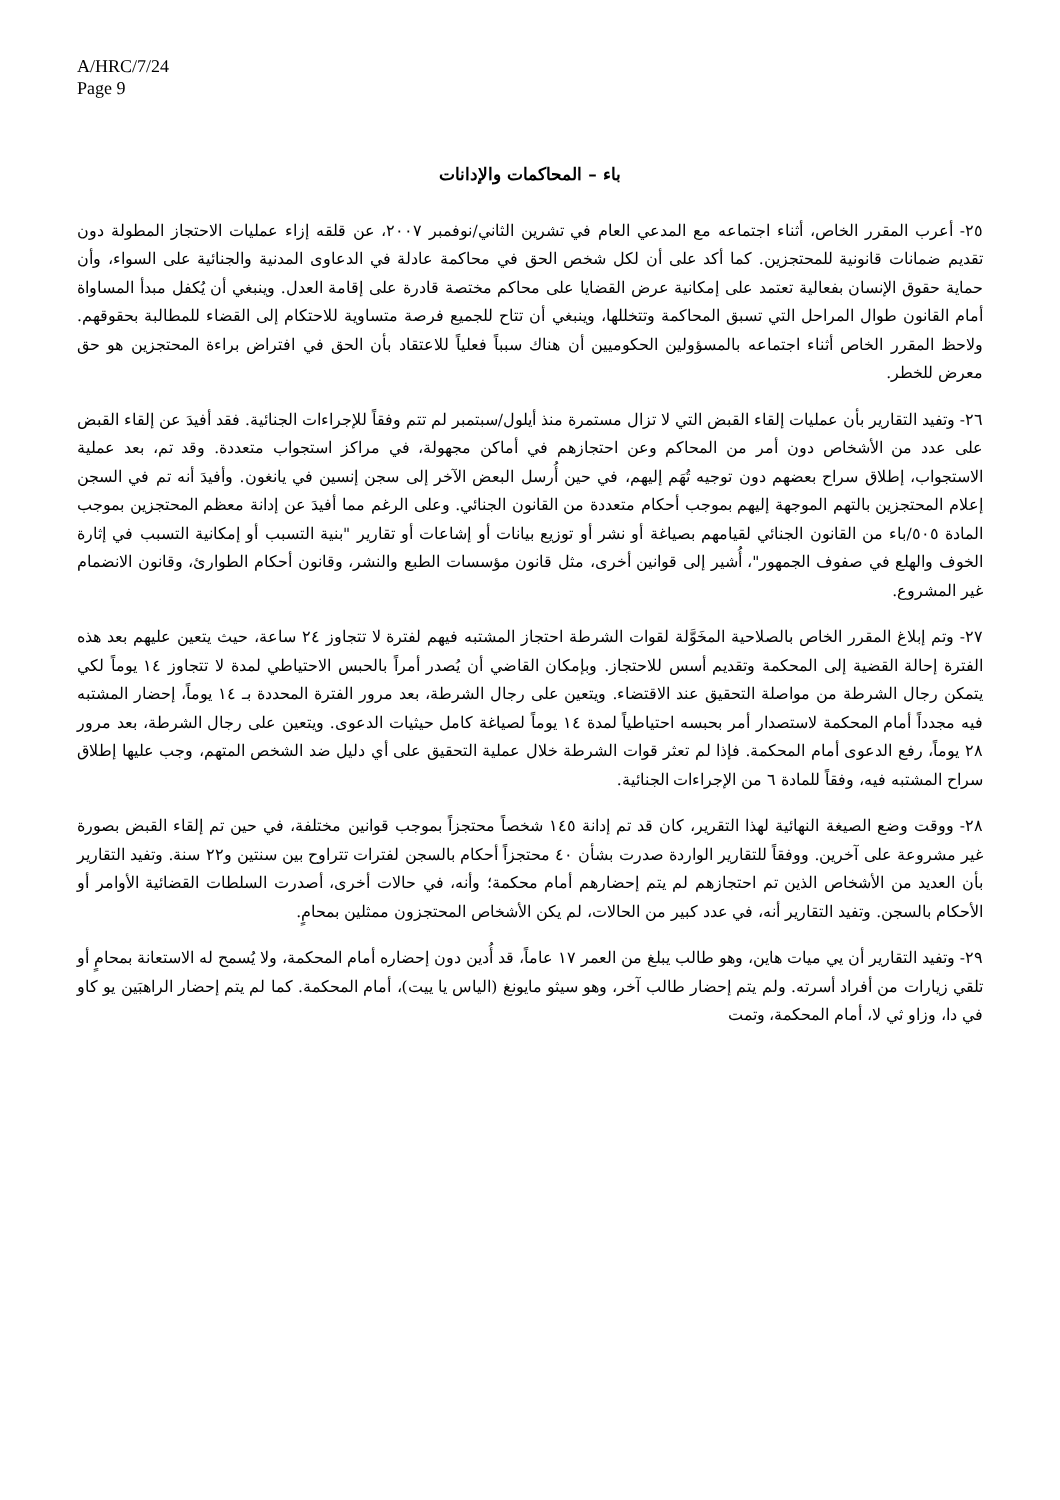A/HRC/7/24
Page 9
باء – المحاكمات والإدانات
٢٥- أعرب المقرر الخاص، أثناء اجتماعه مع المدعي العام في تشرين الثاني/نوفمبر ٢٠٠٧، عن قلقه إزاء عمليات الاحتجاز المطولة دون تقديم ضمانات قانونية للمحتجزين. كما أكد على أن لكل شخص الحق في محاكمة عادلة في الدعاوى المدنية والجنائية على السواء، وأن حماية حقوق الإنسان بفعالية تعتمد على إمكانية عرض القضايا على محاكم مختصة قادرة على إقامة العدل. وينبغي أن يُكفل مبدأ المساواة أمام القانون طوال المراحل التي تسبق المحاكمة وتتخللها، وينبغي أن تتاح للجميع فرصة متساوية للاحتكام إلى القضاء للمطالبة بحقوقهم. ولاحظ المقرر الخاص أثناء اجتماعه بالمسؤولين الحكوميين أن هناك سبباً فعلياً للاعتقاد بأن الحق في افتراض براءة المحتجزين هو حق معرض للخطر.
٢٦- وتفيد التقارير بأن عمليات إلقاء القبض التي لا تزال مستمرة منذ أيلول/سبتمبر لم تتم وفقاً للإجراءات الجنائية. فقد أفيدَ عن إلقاء القبض على عدد من الأشخاص دون أمر من المحاكم وعن احتجازهم في أماكن مجهولة، في مراكز استجواب متعددة. وقد تم، بعد عملية الاستجواب، إطلاق سراح بعضهم دون توجيه تُهَم إليهم، في حين أُرسل البعض الآخر إلى سجن إنسين في يانغون. وأفيدَ أنه تم في السجن إعلام المحتجزين بالتهم الموجهة إليهم بموجب أحكام متعددة من القانون الجنائي. وعلى الرغم مما أفيدَ عن إدانة معظم المحتجزين بموجب المادة ٥٠٥/باء من القانون الجنائي لقيامهم بصياغة أو نشر أو توزيع بيانات أو إشاعات أو تقارير "بنية التسبب أو إمكانية التسبب في إثارة الخوف والهلع في صفوف الجمهور"، أُشير إلى قوانين أخرى، مثل قانون مؤسسات الطبع والنشر، وقانون أحكام الطوارئ، وقانون الانضمام غير المشروع.
٢٧- وتم إبلاغ المقرر الخاص بالصلاحية المخَوَّلة لقوات الشرطة احتجاز المشتبه فيهم لفترة لا تتجاوز ٢٤ ساعة، حيث يتعين عليهم بعد هذه الفترة إحالة القضية إلى المحكمة وتقديم أسس للاحتجاز. وبإمكان القاضي أن يُصدر أمراً بالحبس الاحتياطي لمدة لا تتجاوز ١٤ يوماً لكي يتمكن رجال الشرطة من مواصلة التحقيق عند الاقتضاء. ويتعين على رجال الشرطة، بعد مرور الفترة المحددة بـ ١٤ يوماً، إحضار المشتبه فيه مجدداً أمام المحكمة لاستصدار أمر بحبسه احتياطياً لمدة ١٤ يوماً لصياغة كامل حيثيات الدعوى. ويتعين على رجال الشرطة، بعد مرور ٢٨ يوماً، رفع الدعوى أمام المحكمة. فإذا لم تعثر قوات الشرطة خلال عملية التحقيق على أي دليل ضد الشخص المتهم، وجب عليها إطلاق سراح المشتبه فيه، وفقاً للمادة ٦ من الإجراءات الجنائية.
٢٨- ووقت وضع الصيغة النهائية لهذا التقرير، كان قد تم إدانة ١٤٥ شخصاً محتجزاً بموجب قوانين مختلفة، في حين تم إلقاء القبض بصورة غير مشروعة على آخرين. ووفقاً للتقارير الواردة صدرت بشأن ٤٠ محتجزاً أحكام بالسجن لفترات تتراوح بين سنتين و٢٢ سنة. وتفيد التقارير بأن العديد من الأشخاص الذين تم احتجازهم لم يتم إحضارهم أمام محكمة؛ وأنه، في حالات أخرى، أصدرت السلطات القضائية الأوامر أو الأحكام بالسجن. وتفيد التقارير أنه، في عدد كبير من الحالات، لم يكن الأشخاص المحتجزون ممثلين بمحامٍ.
٢٩- وتفيد التقارير أن يي ميات هاين، وهو طالب يبلغ من العمر ١٧ عاماً، قد أُدين دون إحضاره أمام المحكمة، ولا يُسمح له الاستعانة بمحامٍ أو تلقي زيارات من أفراد أسرته. ولم يتم إحضار طالب آخر، وهو سيثو مايونغ (الياس يا ييت)، أمام المحكمة. كما لم يتم إحضار الراهبَين يو كاو في دا، وزاو ثي لا، أمام المحكمة، وتمت